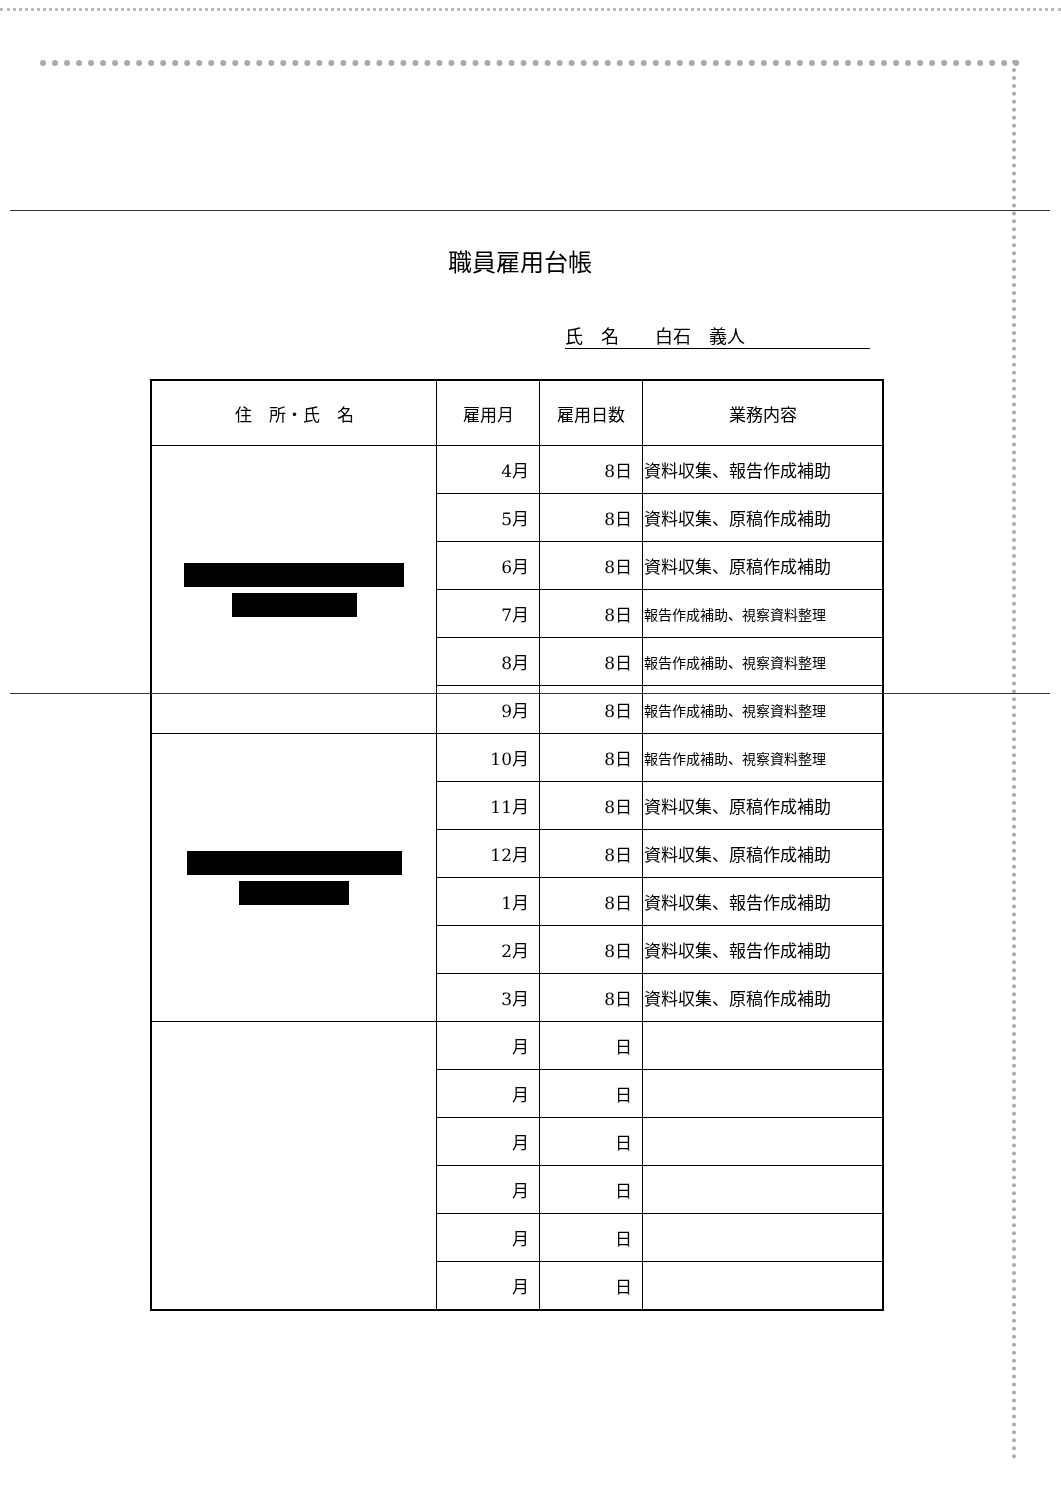職員雇用台帳
氏　名　　白石　義人
| 住 所・氏 名 | 雇用月 | 雇用日数 | 業務内容 |
| --- | --- | --- | --- |
| | 4月 | 8日 | 資料収集、報告作成補助 |
| | 5月 | 8日 | 資料収集、原稿作成補助 |
| | 6月 | 8日 | 資料収集、原稿作成補助 |
| | 7月 | 8日 | 報告作成補助、視察資料整理 |
| | 8月 | 8日 | 報告作成補助、視察資料整理 |
| | 9月 | 8日 | 報告作成補助、視察資料整理 |
| | 10月 | 8日 | 報告作成補助、視察資料整理 |
| | 11月 | 8日 | 資料収集、原稿作成補助 |
| | 12月 | 8日 | 資料収集、原稿作成補助 |
| | 1月 | 8日 | 資料収集、報告作成補助 |
| | 2月 | 8日 | 資料収集、報告作成補助 |
| | 3月 | 8日 | 資料収集、原稿作成補助 |
| | 月 | 日 | |
| | 月 | 日 | |
| | 月 | 日 | |
| | 月 | 日 | |
| | 月 | 日 | |
| | 月 | 日 | |